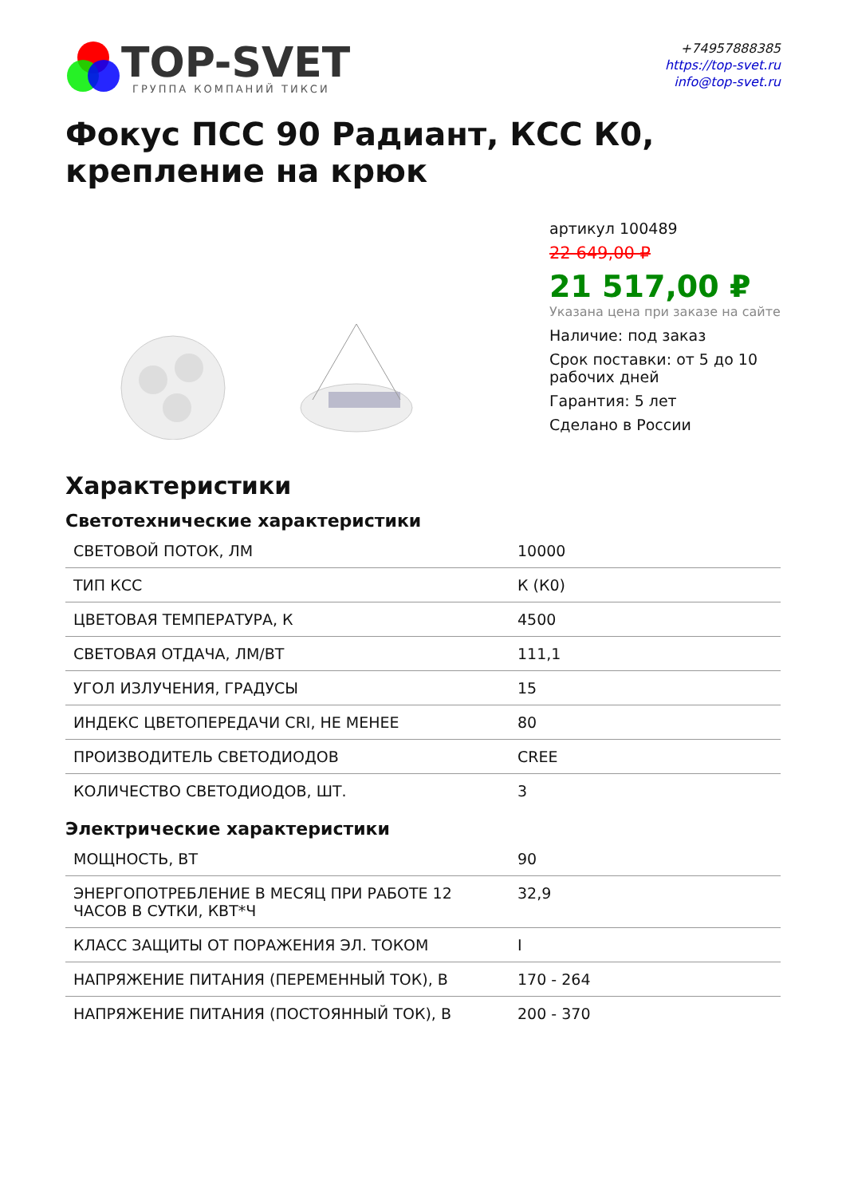TOP-SVET
ГРУППА КОМПАНИЙ ТИКСИ
+74957888385
https://top-svet.ru
info@top-svet.ru
Фокус ПСС 90 Радиант, КСС К0, крепление на крюк
артикул 100489
22 649,00 ₽
21 517,00 ₽
Указана цена при заказе на сайте
Наличие: под заказ
Срок поставки: от 5 до 10 рабочих дней
Гарантия: 5 лет
Сделано в России
Характеристики
Светотехнические характеристики
| СВЕТОВОЙ ПОТОК, ЛМ | 10000 |
| ТИП КСС | К (К0) |
| ЦВЕТОВАЯ ТЕМПЕРАТУРА, К | 4500 |
| СВЕТОВАЯ ОТДАЧА, ЛМ/ВТ | 111,1 |
| УГОЛ ИЗЛУЧЕНИЯ, ГРАДУСЫ | 15 |
| ИНДЕКС ЦВЕТОПЕРЕДАЧИ CRI, НЕ МЕНЕЕ | 80 |
| ПРОИЗВОДИТЕЛЬ СВЕТОДИОДОВ | CREE |
| КОЛИЧЕСТВО СВЕТОДИОДОВ, ШТ. | 3 |
Электрические характеристики
| МОЩНОСТЬ, ВТ | 90 |
| ЭНЕРГОПОТРЕБЛЕНИЕ В МЕСЯЦ ПРИ РАБОТЕ 12 ЧАСОВ В СУТКИ, КВТ*Ч | 32,9 |
| КЛАСС ЗАЩИТЫ ОТ ПОРАЖЕНИЯ ЭЛ. ТОКОМ | I |
| НАПРЯЖЕНИЕ ПИТАНИЯ (ПЕРЕМЕННЫЙ ТОК), В | 170 - 264 |
| НАПРЯЖЕНИЕ ПИТАНИЯ (ПОСТОЯННЫЙ ТОК), В | 200 - 370 |